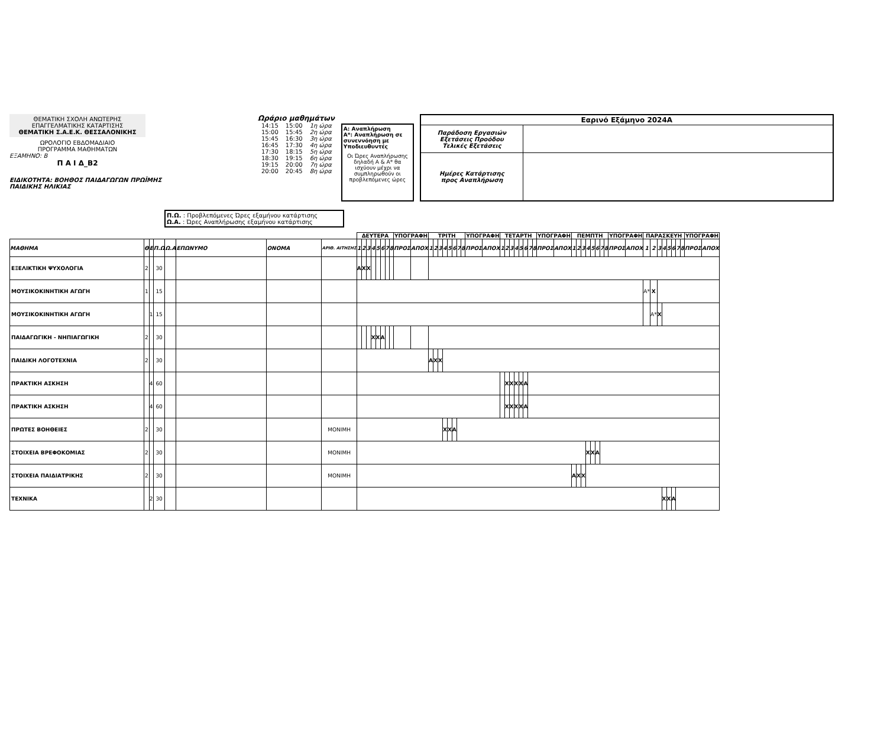ΘΕΜΑΤΙΚΗ ΣΧΟΛΗ ΑΝΩΤΕΡΗΣ
ΕΠΑΓΓΕΛΜΑΤΙΚΗΣ ΚΑΤΑΡΤΙΣΗΣ
ΘΕΜΑΤΙΚΗ Σ.Α.Ε.Κ. ΘΕΣΣΑΛΟΝΙΚΗΣ
ΩΡΟΛΟΓΙΟ ΕΒΔΟΜΑΔΙΑΙΟ
ΠΡΟΓΡΑΜΜΑ ΜΑΘΗΜΑΤΩΝ
ΕΞΑΜΗΝΟ: Β
Π Α Ι Δ_Β2
ΕΙΔΙΚΟΤΗΤΑ: ΒΟΗΘΟΣ ΠΑΙΔΑΓΩΓΩΝ ΠΡΩΪΜΗΣ ΠΑΙΔΙΚΗΣ ΗΛΙΚΙΑΣ
Ωράριο μαθημάτων
| 14:15 | 15:00 | 1η ώρα |
| 15:00 | 15:45 | 2η ώρα |
| 15:45 | 16:30 | 3η ώρα |
| 16:45 | 17:30 | 4η ώρα |
| 17:30 | 18:15 | 5η ώρα |
| 18:30 | 19:15 | 6η ώρα |
| 19:15 | 20:00 | 7η ώρα |
| 20:00 | 20:45 | 8η ώρα |
Α: Αναπλήρωση
Α*: Αναπλήρωση σε συνεννόηση με Υποδιευθυντές
Οι Ώρες Αναπλήρωσης δηλαδή Α & Α* θα ισχύουν μέχρι να συμπληρωθούν οι προβλεπόμενες ώρες
| Εαρινό Εξάμηνο 2024Α | |
| Παράδοση Εργασιών Εξετάσεις Προόδου Τελικές Εξετάσεις | |
| Ημέρες Κατάρτισης προς Αναπλήρωση | |
Π.Ω. : Προβλεπόμενες Ώρες εξαμήνου κατάρτισης
Ω.Α. : Ώρες Αναπλήρωσης εξαμήνου κατάρτισης
| | | | | | | | | ΔΕΥΤΕΡΑ | | | | | | | | ΥΠΟΓΡΑΦΗ | | ΤΡΙΤΗ | | | | | | | | ΥΠΟΓΡΑΦΗ | | ΤΕΤΑΡΤΗ | | | | | | | | ΥΠΟΓΡΑΦΗ | | ΠΕΜΠΤΗ | | | | | | | | ΥΠΟΓΡΑΦΗ | | ΠΑΡΑΣΚΕΥΗ | | | | | | | | ΥΠΟΓΡΑΦΗ | |
| --- | --- | --- | --- | --- | --- | --- | --- | --- | --- | --- | --- | --- | --- | --- | --- | --- | --- | --- | --- | --- | --- | --- | --- | --- | --- | --- | --- | --- | --- | --- | --- | --- | --- | --- | --- | --- | --- | --- | --- | --- | --- | --- | --- | --- | --- | --- | --- | --- | --- | --- | --- | --- | --- | --- | --- | --- | --- |
| ΜΑΘΗΜΑ | Θ | Ε | Π.Ω | Ω.Α | ΕΠΩΝΥΜΟ | ΟΝΟΜΑ | ΑΡΙΘ. ΑΙΤΗΣΗΣ | 1 | 2 | 3 | 4 | 5 | 6 | 7 | 8 | ΠΡΟΣ | ΑΠΟΧ | 1 | 2 | 3 | 4 | 5 | 6 | 7 | 8 | ΠΡΟΣ | ΑΠΟΧ | 1 | 2 | 3 | 4 | 5 | 6 | 7 | 8 | ΠΡΟΣ | ΑΠΟΧ | 1 | 2 | 3 | 4 | 5 | 6 | 7 | 8 | ΠΡΟΣ | ΑΠΟΧ | 1 | 2 | 3 | 4 | 5 | 6 | 7 | 8 | ΠΡΟΣ | ΑΠΟΧ |
| ΕΞΕΛΙΚΤΙΚΗ ΨΥΧΟΛΟΓΙΑ | 2 | | 30 | | | | | Α | Χ | Χ | | | | | | | | | | | | | | | | | | | | | | | | | | | | | | | | | | | | | | | | | | | | | | | |
| ΜΟΥΣΙΚΟΚΙΝΗΤΙΚΗ ΑΓΩΓΗ | 1 | | 15 | | | | | | | | | | | | | | | | | | | | | | | | | | | | | | | | | | | | | | | | | | | | | Α* | Χ | | | | | | | | |
| ΜΟΥΣΙΚΟΚΙΝΗΤΙΚΗ ΑΓΩΓΗ | | 1 | 15 | | | | | | | | | | | | | | | | | | | | | | | | | | | | | | | | | | | | | | | | | | | | | | Α* | Χ | | | | | | | |
| ΠΑΙΔΑΓΩΓΙΚΗ - ΝΗΠΙΑΓΩΓΙΚΗ | 2 | | 30 | | | | | | | | Χ | Χ | Α | | | | | | | | | | | | | | | | | | | | | | | | | | | | | | | | | | | | | | | | | | | | |
| ΠΑΙΔΙΚΗ ΛΟΓΟΤΕΧΝΙΑ | 2 | | 30 | | | | | | | | | | | | | | | Α | Χ | Χ | | | | | | | | | | | | | | | | | | | | | | | | | | | | | | | | | | | | | |
| ΠΡΑΚΤΙΚΗ ΑΣΚΗΣΗ | | 4 | 60 | | | | | | | | | | | | | | | | | | | | | | | | | | Χ | Χ | Χ | Χ | Α | | | | | | | | | | | | | | | | | | | | | | | | |
| ΠΡΑΚΤΙΚΗ ΑΣΚΗΣΗ | | 4 | 60 | | | | | | | | | | | | | | | | | | | | | | | | | | Χ | Χ | Χ | Χ | Α | | | | | | | | | | | | | | | | | | | | | | | | |
| ΠΡΩΤΕΣ ΒΟΗΘΕΙΕΣ | 2 | | 30 | | | | ΜΟΝΙΜΗ | | | | | | | | | | | | | | Χ | Χ | Α | | | | | | | | | | | | | | | | | | | | | | | | | | | | | | | | | | |
| ΣΤΟΙΧΕΙΑ ΒΡΕΦΟΚΟΜΙΑΣ | 2 | | 30 | | | | ΜΟΝΙΜΗ | | | | | | | | | | | | | | | | | | | | | | | | | | | | | | | | | | Χ | Χ | Α | | | | | | | | | | | | | | |
| ΣΤΟΙΧΕΙΑ ΠΑΙΔΙΑΤΡΙΚΗΣ | 2 | | 30 | | | | ΜΟΝΙΜΗ | | | | | | | | | | | | | | | | | | | | | | | | | | | | | | | Α | Χ | Χ | | | | | | | | | | | | | | | | | |
| ΤΕΧΝΙΚΑ | | 2 | 30 | | | | | | | | | | | | | | | | | | | | | | | | | | | | | | | | | | | | | | | | | | | | | | | | Χ | Χ | Α | | | | |